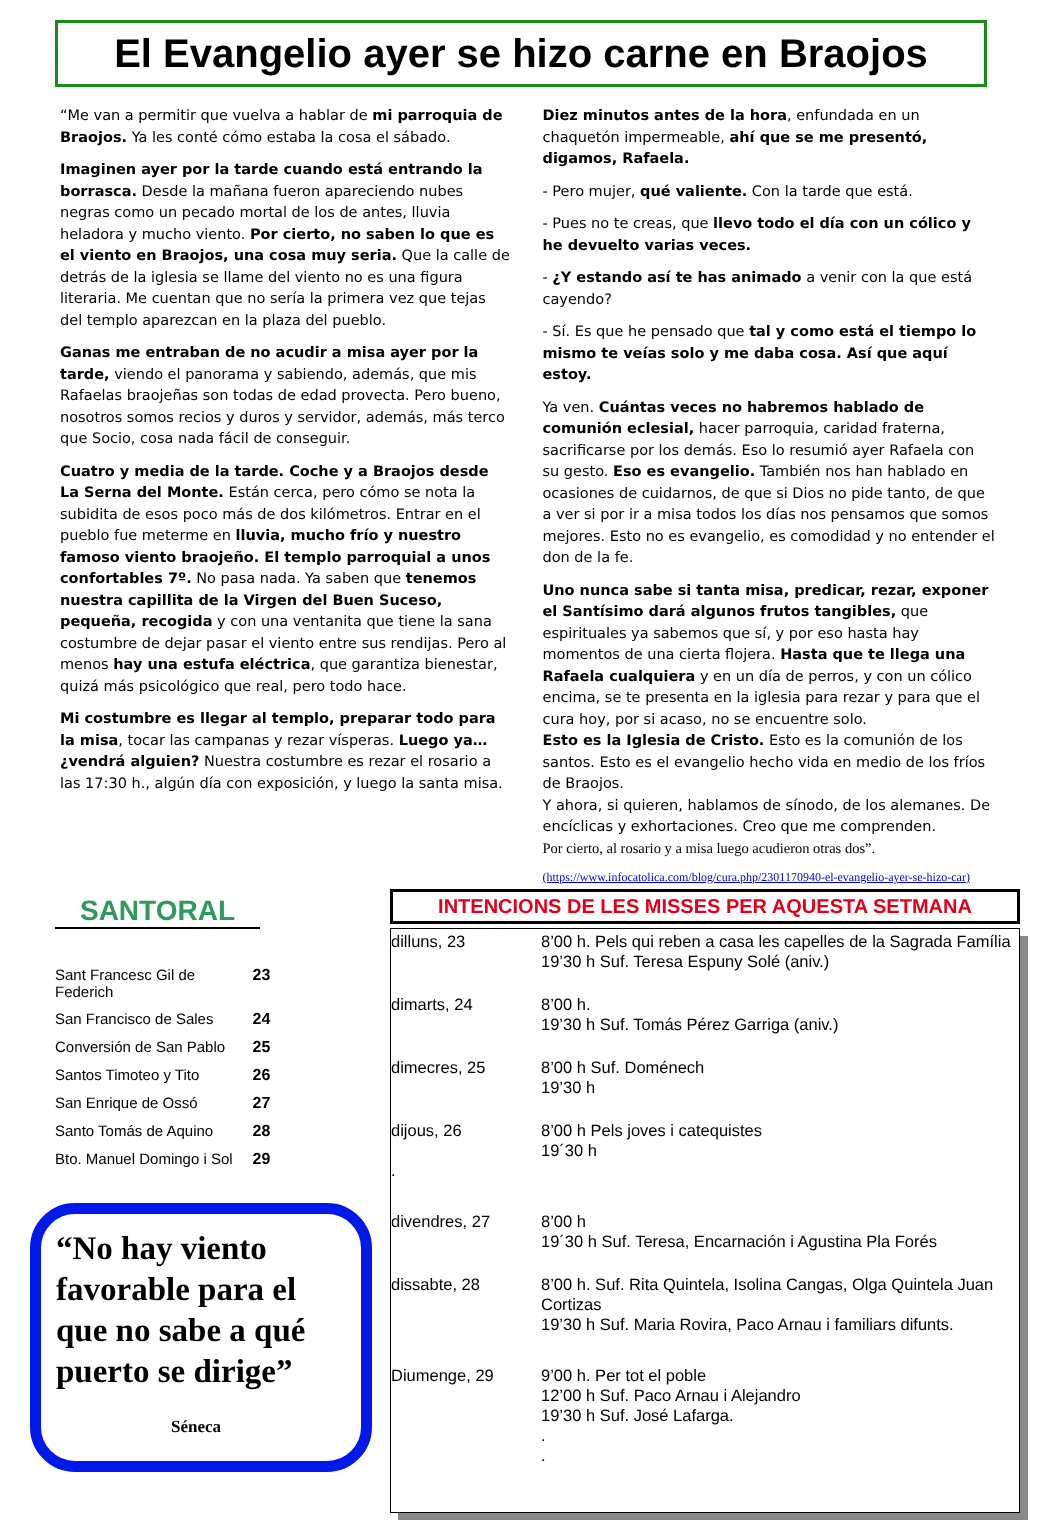El Evangelio ayer se hizo carne en Braojos
“Me van a permitir que vuelva a hablar de mi parroquia de Braojos. Ya les conté cómo estaba la cosa el sábado.
Imaginen ayer por la tarde cuando está entrando la borrasca. Desde la mañana fueron apareciendo nubes negras como un pecado mortal de los de antes, lluvia heladora y mucho viento. Por cierto, no saben lo que es el viento en Braojos, una cosa muy seria. Que la calle de detrás de la iglesia se llame del viento no es una figura literaria. Me cuentan que no sería la primera vez que tejas del templo aparezcan en la plaza del pueblo.
Ganas me entraban de no acudir a misa ayer por la tarde, viendo el panorama y sabiendo, además, que mis Rafaelas braojeñas son todas de edad provecta. Pero bueno, nosotros somos recios y duros y servidor, además, más terco que Socio, cosa nada fácil de conseguir.
Cuatro y media de la tarde. Coche y a Braojos desde La Serna del Monte. Están cerca, pero cómo se nota la subidita de esos poco más de dos kilómetros. Entrar en el pueblo fue meterme en lluvia, mucho frío y nuestro famoso viento braojeño. El templo parroquial a unos confortables 7º. No pasa nada. Ya saben que tenemos nuestra capillita de la Virgen del Buen Suceso, pequeña, recogida y con una ventanita que tiene la sana costumbre de dejar pasar el viento entre sus rendijas. Pero al menos hay una estufa eléctrica, que garantiza bienestar, quizá más psicológico que real, pero todo hace.
Mi costumbre es llegar al templo, preparar todo para la misa, tocar las campanas y rezar vísperas. Luego ya… ¿vendrá alguien? Nuestra costumbre es rezar el rosario a las 17:30 h., algún día con exposición, y luego la santa misa.
Diez minutos antes de la hora, enfundada en un chaquetón impermeable, ahí que se me presentó, digamos, Rafaela.
- Pero mujer, qué valiente. Con la tarde que está.
- Pues no te creas, que llevo todo el día con un cólico y he devuelto varias veces.
- ¿Y estando así te has animado a venir con la que está cayendo?
- Sí. Es que he pensado que tal y como está el tiempo lo mismo te veías solo y me daba cosa. Así que aquí estoy.
Ya ven. Cuántas veces no habremos hablado de comunión eclesial, hacer parroquia, caridad fraterna, sacrificarse por los demás. Eso lo resumió ayer Rafaela con su gesto. Eso es evangelio. También nos han hablado en ocasiones de cuidarnos, de que si Dios no pide tanto, de que a ver si por ir a misa todos los días nos pensamos que somos mejores. Esto no es evangelio, es comodidad y no entender el don de la fe.
Uno nunca sabe si tanta misa, predicar, rezar, exponer el Santísimo dará algunos frutos tangibles, que espirituales ya sabemos que sí, y por eso hasta hay momentos de una cierta flojera. Hasta que te llega una Rafaela cualquiera y en un día de perros, y con un cólico encima, se te presenta en la iglesia para rezar y para que el cura hoy, por si acaso, no se encuentre solo.
Esto es la Iglesia de Cristo. Esto es la comunión de los santos. Esto es el evangelio hecho vida en medio de los fríos de Braojos.
Y ahora, si quieren, hablamos de sínodo, de los alemanes. De encíclicas y exhortaciones. Creo que me comprenden.
Por cierto, al rosario y a misa luego acudieron otras dos”.
(https://www.infocatolica.com/blog/cura.php/2301170940-el-evangelio-ayer-se-hizo-car)
SANTORAL
| Sant Francesc Gil de Federich | 23 |
| San Francisco de Sales | 24 |
| Conversión de San Pablo | 25 |
| Santos Timoteo y Tito | 26 |
| San Enrique de Ossó | 27 |
| Santo Tomás de Aquino | 28 |
| Bto. Manuel Domingo i Sol | 29 |
“No hay viento favorable para el que no sabe a qué puerto se dirige”
Séneca
INTENCIONS DE LES MISSES PER AQUESTA SETMANA
| dilluns, 23 | 8’00 h. Pels qui reben a casa les capelles de la Sagrada Família 19’30 h Suf. Teresa Espuny Solé (aniv.) |
| dimarts, 24 | 8’00 h. 19’30 h Suf. Tomás Pérez Garriga (aniv.) |
| dimecres, 25 | 8’00 h Suf. Doménech 19’30 h |
| dijous, 26 . | 8’00 h Pels joves i catequistes 19´30 h |
| divendres, 27 | 8’00 h 19´30 h Suf. Teresa, Encarnación i Agustina Pla Forés |
| dissabte, 28 | 8’00 h. Suf. Rita Quintela, Isolina Cangas, Olga Quintela Juan Cortizas 19’30 h Suf. Maria Rovira, Paco Arnau i familiars difunts. |
| Diumenge, 29 | 9’00 h. Per tot el poble 12’00 h Suf. Paco Arnau i Alejandro 19’30 h Suf. José Lafarga. . . |